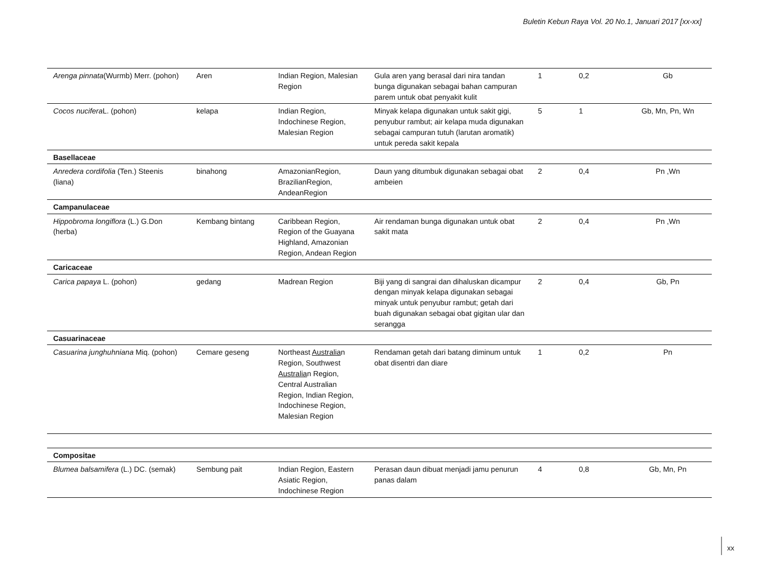Buletin Kebun Raya Vol. 20 No.1, Januari 2017 [xx-xx]
| Arenga pinnata (Wurmb) Merr. (pohon) | Aren | Indian Region, Malesian Region | Gula aren yang berasal dari nira tandan bunga digunakan sebagai bahan campuran parem untuk obat penyakit kulit | 1 | 0,2 | Gb |
| Cocos nucifera L. (pohon) | kelapa | Indian Region, Indochinese Region, Malesian Region | Minyak kelapa digunakan untuk sakit gigi, penyubur rambut; air kelapa muda digunakan sebagai campuran tutuh (larutan aromatik) untuk pereda sakit kepala | 5 | 1 | Gb, Mn, Pn, Wn |
| Basellaceae | | | | | | |
| Anredera cordifolia (Ten.) Steenis (liana) | binahong | AmazonianRegion, BrazilianRegion, AndeanRegion | Daun yang ditumbuk digunakan sebagai obat ambeien | 2 | 0,4 | Pn ,Wn |
| Campanulaceae | | | | | | |
| Hippobroma longiflora (L.) G.Don (herba) | Kembang bintang | Caribbean Region, Region of the Guayana Highland, Amazonian Region, Andean Region | Air rendaman bunga digunakan untuk obat sakit mata | 2 | 0,4 | Pn ,Wn |
| Caricaceae | | | | | | |
| Carica papaya L. (pohon) | gedang | Madrean Region | Biji yang di sangrai dan dihaluskan dicampur dengan minyak kelapa digunakan sebagai minyak untuk penyubur rambut; getah dari buah digunakan sebagai obat gigitan ular dan serangga | 2 | 0,4 | Gb, Pn |
| Casuarinaceae | | | | | | |
| Casuarina junghuhniana Miq. (pohon) | Cemare geseng | Northeast Australia n Region, Southwest Australia n Region, Central Australian Region, Indian Region, Indochinese Region, Malesian Region | Rendaman getah dari batang diminum untuk obat disentri dan diare | 1 | 0,2 | Pn |
| Compositae | | | | | | |
| Blumea balsamifera (L.) DC. (semak) | Sembung pait | Indian Region, Eastern Asiatic Region, Indochinese Region | Perasan daun dibuat menjadi jamu penurun panas dalam | 4 | 0,8 | Gb, Mn, Pn |
xx